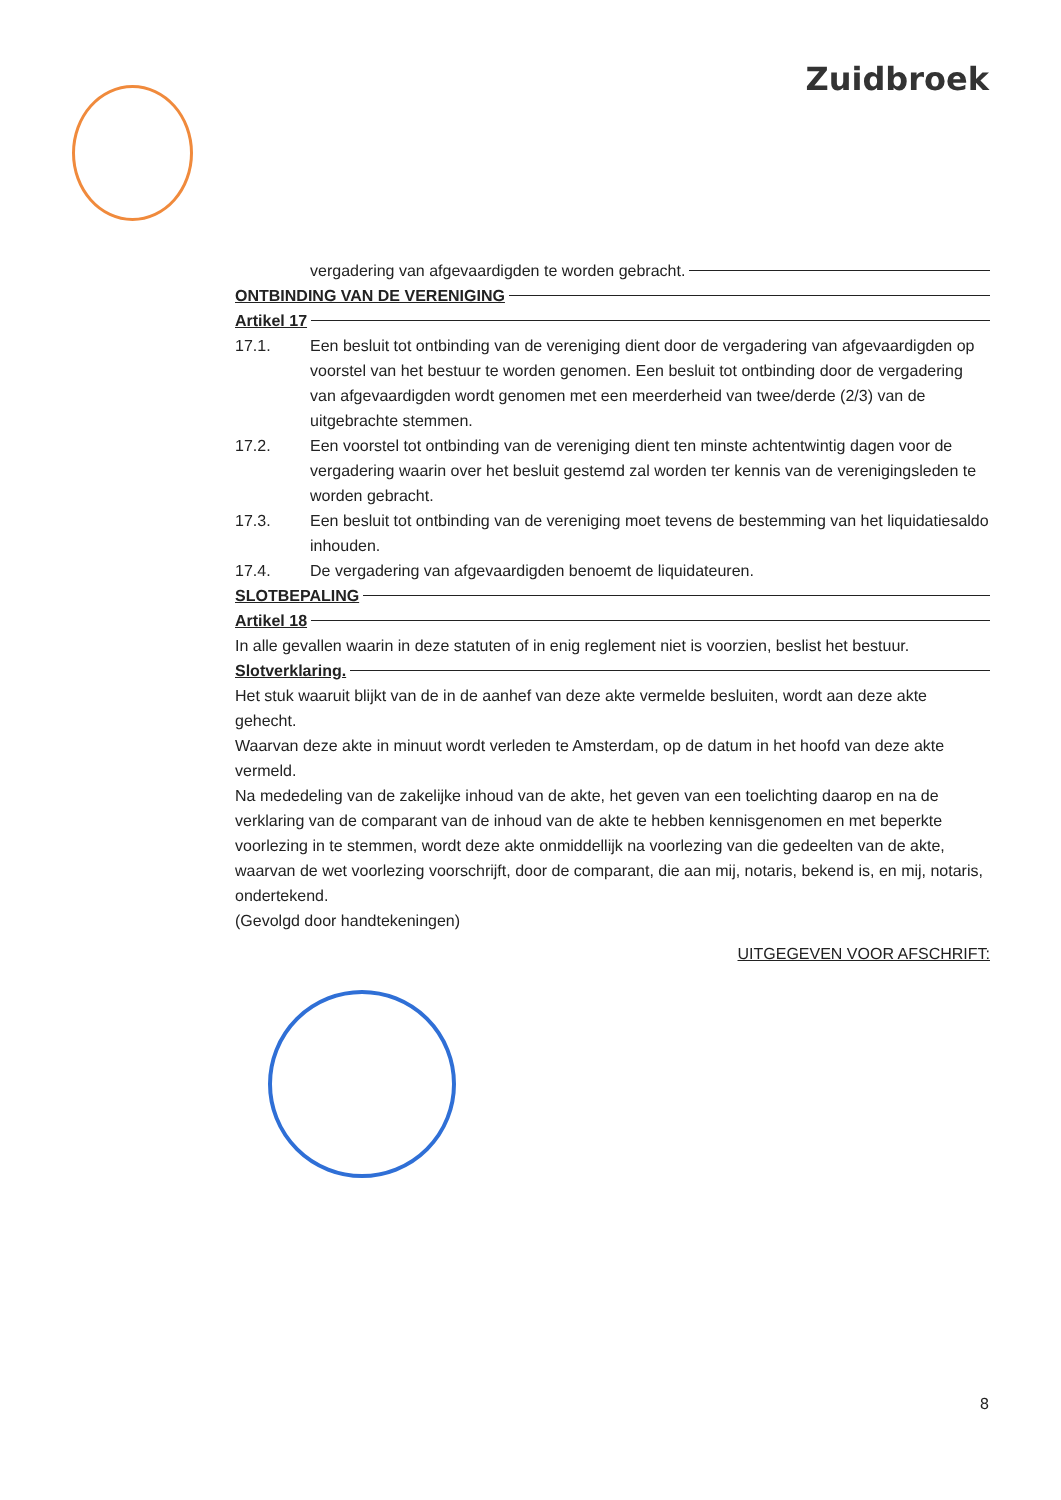Zuidbroek
vergadering van afgevaardigden te worden gebracht.
ONTBINDING VAN DE VERENIGING
Artikel 17
17.1. Een besluit tot ontbinding van de vereniging dient door de vergadering van afgevaardigden op voorstel van het bestuur te worden genomen. Een besluit tot ontbinding door de vergadering van afgevaardigden wordt genomen met een meerderheid van twee/derde (2/3) van de uitgebrachte stemmen.
17.2. Een voorstel tot ontbinding van de vereniging dient ten minste achtentwintig dagen voor de vergadering waarin over het besluit gestemd zal worden ter kennis van de verenigingsleden te worden gebracht.
17.3. Een besluit tot ontbinding van de vereniging moet tevens de bestemming van het liquidatiesaldo inhouden.
17.4. De vergadering van afgevaardigden benoemt de liquidateuren.
SLOTBEPALING
Artikel 18
In alle gevallen waarin in deze statuten of in enig reglement niet is voorzien, beslist het bestuur.
Slotverklaring.
Het stuk waaruit blijkt van de in de aanhef van deze akte vermelde besluiten, wordt aan deze akte gehecht.
Waarvan deze akte in minuut wordt verleden te Amsterdam, op de datum in het hoofd van deze akte vermeld.
Na mededeling van de zakelijke inhoud van de akte, het geven van een toelichting daarop en na de verklaring van de comparant van de inhoud van de akte te hebben kennisgenomen en met beperkte voorlezing in te stemmen, wordt deze akte onmiddellijk na voorlezing van die gedeelten van de akte, waarvan de wet voorlezing voorschrijft, door de comparant, die aan mij, notaris, bekend is, en mij, notaris, ondertekend.
(Gevolgd door handtekeningen)
UITGEGEVEN VOOR AFSCHRIFT:
8